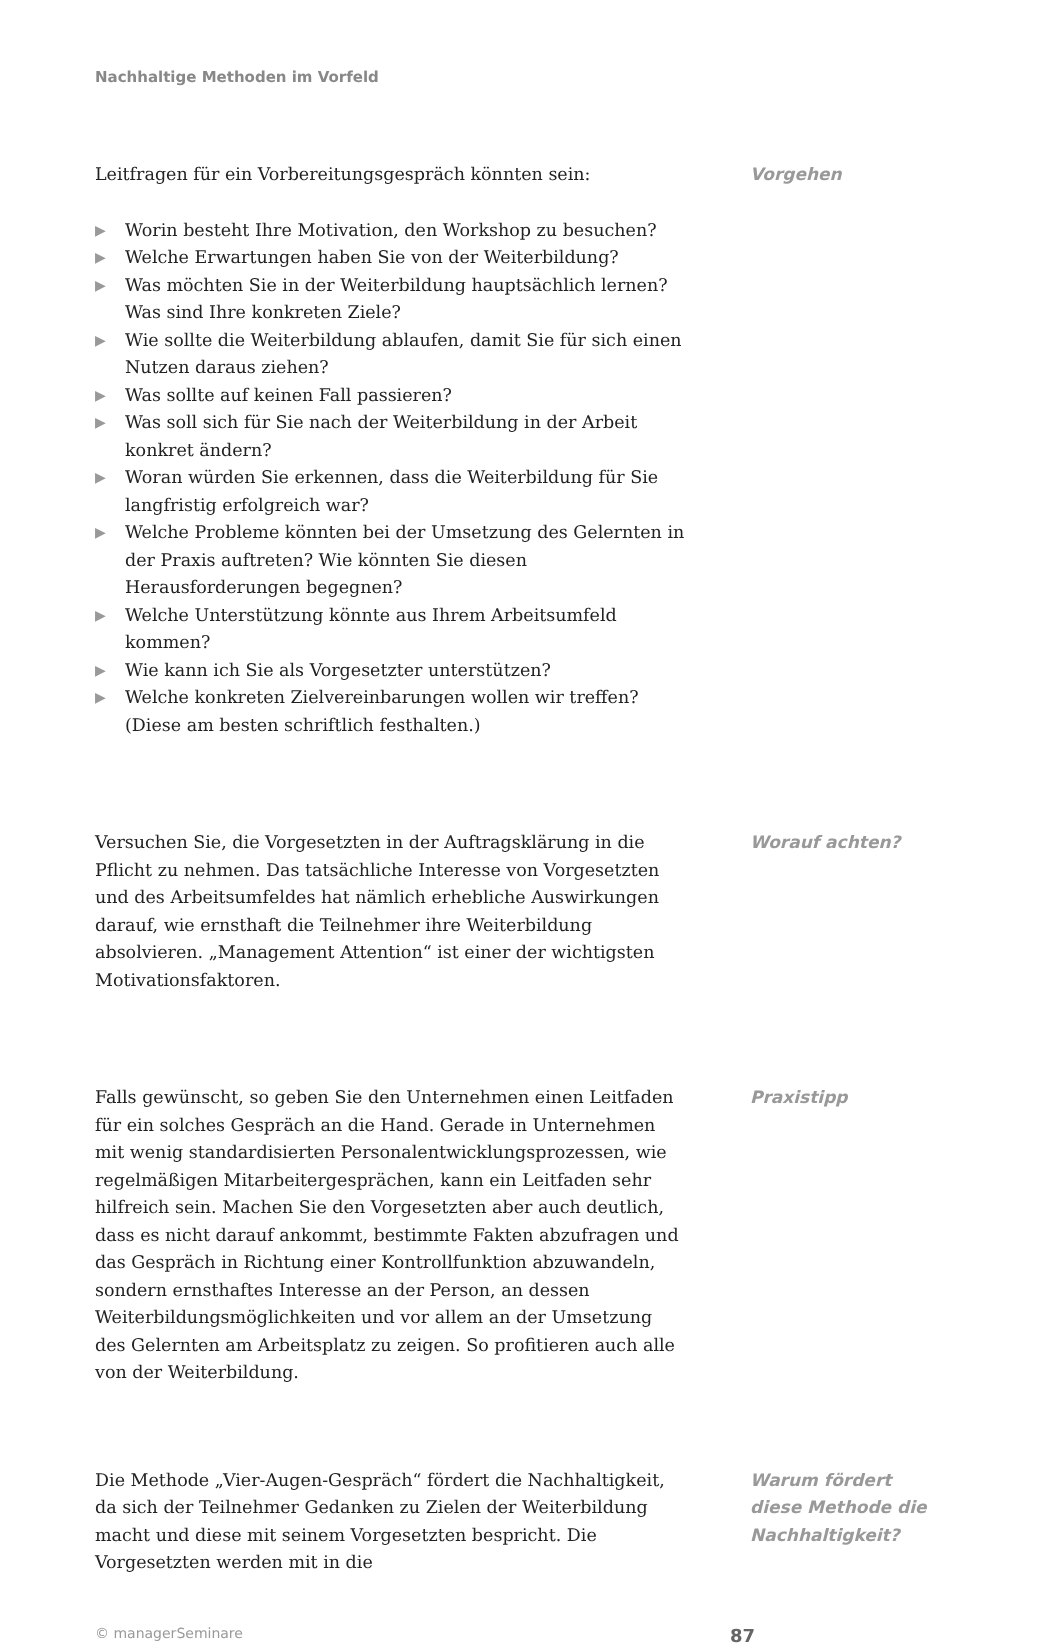Nachhaltige Methoden im Vorfeld
Leitfragen für ein Vorbereitungsgespräch könnten sein:
▶ Worin besteht Ihre Motivation, den Workshop zu besuchen?
▶ Welche Erwartungen haben Sie von der Weiterbildung?
▶ Was möchten Sie in der Weiterbildung hauptsächlich lernen? Was sind Ihre konkreten Ziele?
▶ Wie sollte die Weiterbildung ablaufen, damit Sie für sich einen Nutzen daraus ziehen?
▶ Was sollte auf keinen Fall passieren?
▶ Was soll sich für Sie nach der Weiterbildung in der Arbeit konkret ändern?
▶ Woran würden Sie erkennen, dass die Weiterbildung für Sie langfristig erfolgreich war?
▶ Welche Probleme könnten bei der Umsetzung des Gelernten in der Praxis auftreten? Wie könnten Sie diesen Herausforderungen begegnen?
▶ Welche Unterstützung könnte aus Ihrem Arbeitsumfeld kommen?
▶ Wie kann ich Sie als Vorgesetzter unterstützen?
▶ Welche konkreten Zielvereinbarungen wollen wir treffen? (Diese am besten schriftlich festhalten.)
Vorgehen
Versuchen Sie, die Vorgesetzten in der Auftragsklärung in die Pflicht zu nehmen. Das tatsächliche Interesse von Vorgesetzten und des Arbeitsumfeldes hat nämlich erhebliche Auswirkungen darauf, wie ernsthaft die Teilnehmer ihre Weiterbildung absolvieren. „Management Attention“ ist einer der wichtigsten Motivationsfaktoren.
Worauf achten?
Falls gewünscht, so geben Sie den Unternehmen einen Leitfaden für ein solches Gespräch an die Hand. Gerade in Unternehmen mit wenig standardisierten Personalentwicklungsprozessen, wie regelmäßigen Mitarbeitergesprächen, kann ein Leitfaden sehr hilfreich sein. Machen Sie den Vorgesetzten aber auch deutlich, dass es nicht darauf ankommt, bestimmte Fakten abzufragen und das Gespräch in Richtung einer Kontrollfunktion abzuwandeln, sondern ernsthaftes Interesse an der Person, an dessen Weiterbildungsmöglichkeiten und vor allem an der Umsetzung des Gelernten am Arbeitsplatz zu zeigen. So profitieren auch alle von der Weiterbildung.
Praxistipp
Die Methode „Vier-Augen-Gespräch“ fördert die Nachhaltigkeit, da sich der Teilnehmer Gedanken zu Zielen der Weiterbildung macht und diese mit seinem Vorgesetzten bespricht. Die Vorgesetzten werden mit in die
Warum fördert
diese Methode die
Nachhaltigkeit?
© managerSeminare 87